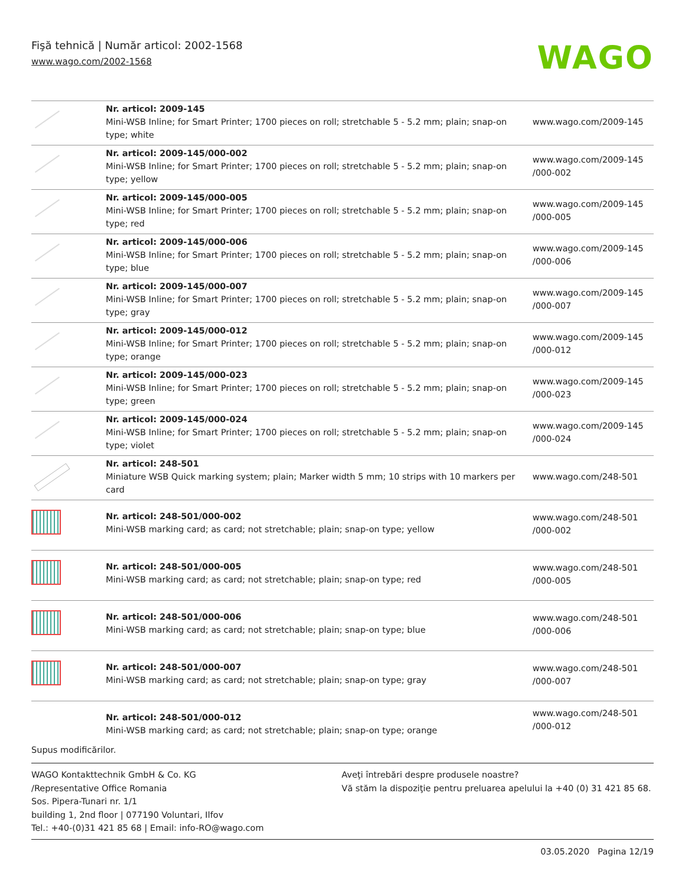Fişă tehnică | Număr articol: 2002-1568
www.wago.com/2002-1568
WAGO
| | Nr. articol: 2009-145 Mini-WSB Inline; for Smart Printer; 1700 pieces on roll; stretchable 5 - 5.2 mm; plain; snap-on type; white | www.wago.com/2009-145 |
| | Nr. articol: 2009-145/000-002 Mini-WSB Inline; for Smart Printer; 1700 pieces on roll; stretchable 5 - 5.2 mm; plain; snap-on type; yellow | www.wago.com/2009-145 /000-002 |
| | Nr. articol: 2009-145/000-005 Mini-WSB Inline; for Smart Printer; 1700 pieces on roll; stretchable 5 - 5.2 mm; plain; snap-on type; red | www.wago.com/2009-145 /000-005 |
| | Nr. articol: 2009-145/000-006 Mini-WSB Inline; for Smart Printer; 1700 pieces on roll; stretchable 5 - 5.2 mm; plain; snap-on type; blue | www.wago.com/2009-145 /000-006 |
| | Nr. articol: 2009-145/000-007 Mini-WSB Inline; for Smart Printer; 1700 pieces on roll; stretchable 5 - 5.2 mm; plain; snap-on type; gray | www.wago.com/2009-145 /000-007 |
| | Nr. articol: 2009-145/000-012 Mini-WSB Inline; for Smart Printer; 1700 pieces on roll; stretchable 5 - 5.2 mm; plain; snap-on type; orange | www.wago.com/2009-145 /000-012 |
| | Nr. articol: 2009-145/000-023 Mini-WSB Inline; for Smart Printer; 1700 pieces on roll; stretchable 5 - 5.2 mm; plain; snap-on type; green | www.wago.com/2009-145 /000-023 |
| | Nr. articol: 2009-145/000-024 Mini-WSB Inline; for Smart Printer; 1700 pieces on roll; stretchable 5 - 5.2 mm; plain; snap-on type; violet | www.wago.com/2009-145 /000-024 |
| | Nr. articol: 248-501 Miniature WSB Quick marking system; plain; Marker width 5 mm; 10 strips with 10 markers per card | www.wago.com/248-501 |
| | Nr. articol: 248-501/000-002 Mini-WSB marking card; as card; not stretchable; plain; snap-on type; yellow | www.wago.com/248-501 /000-002 |
| | Nr. articol: 248-501/000-005 Mini-WSB marking card; as card; not stretchable; plain; snap-on type; red | www.wago.com/248-501 /000-005 |
| | Nr. articol: 248-501/000-006 Mini-WSB marking card; as card; not stretchable; plain; snap-on type; blue | www.wago.com/248-501 /000-006 |
| | Nr. articol: 248-501/000-007 Mini-WSB marking card; as card; not stretchable; plain; snap-on type; gray | www.wago.com/248-501 /000-007 |
| | Nr. articol: 248-501/000-012 Mini-WSB marking card; as card; not stretchable; plain; snap-on type; orange | www.wago.com/248-501 /000-012 |
Supus modificărilor.
WAGO Kontakttechnik GmbH & Co. KG
/Representative Office Romania
Sos. Pipera-Tunari nr. 1/1
building 1, 2nd floor | 077190 Voluntari, Ilfov
Tel.: +40-(0)31 421 85 68 | Email: info-RO@wago.com
Aveţi întrebări despre produsele noastre?
Vă stăm la dispoziţie pentru preluarea apelului la +40 (0) 31 421 85 68.
03.05.2020 Pagina 12/19